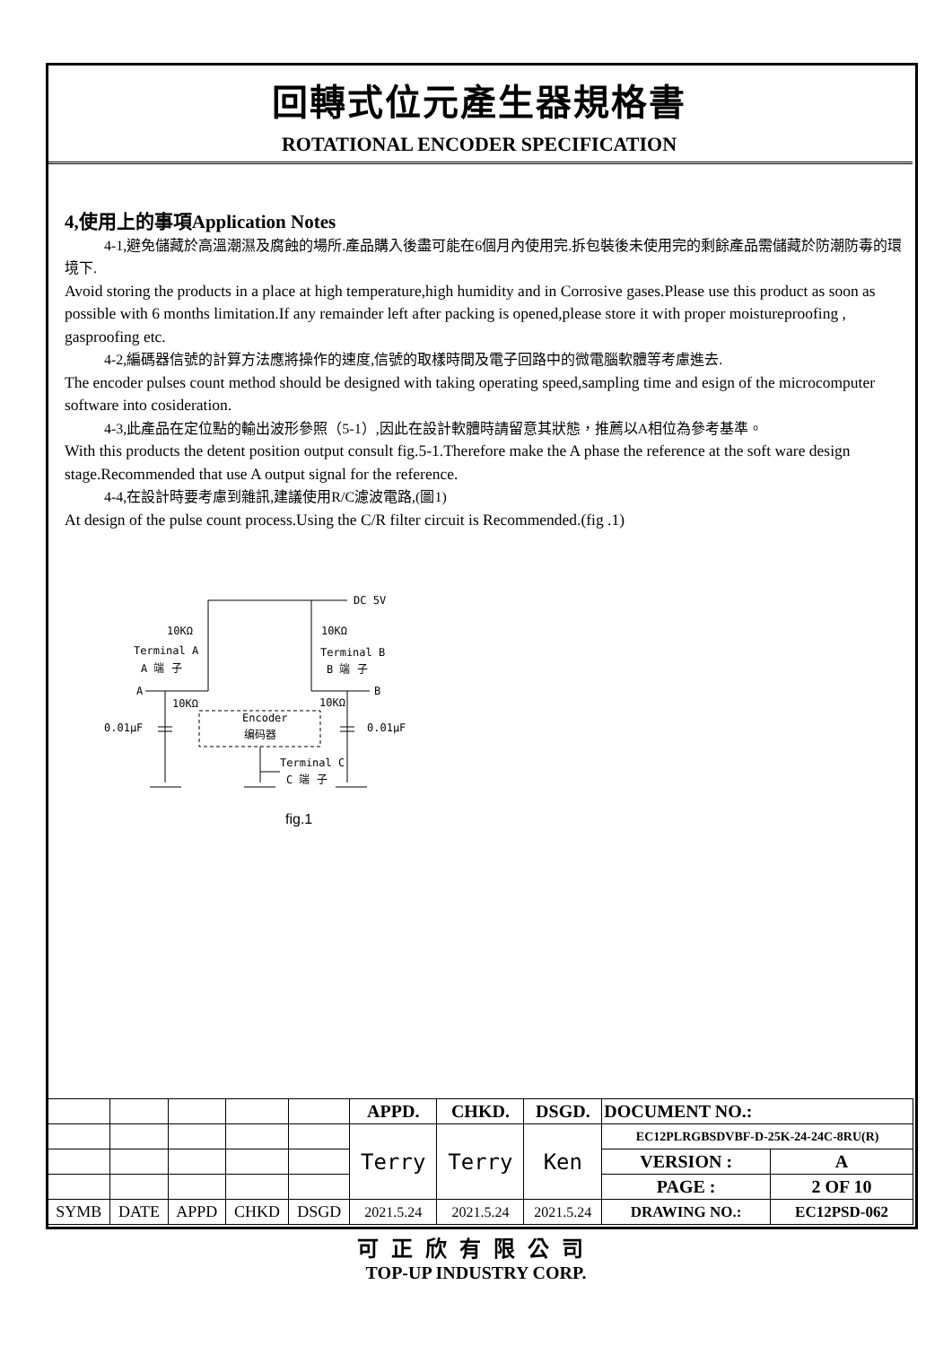回轉式位元產生器規格書
ROTATIONAL ENCODER SPECIFICATION
4,使用上的事項Application Notes
4-1,避免儲藏於高溫潮濕及腐蝕的場所.產品購入後盡可能在6個月內使用完.拆包裝後未使用完的剩餘產品需儲藏於防潮防毒的環境下.
Avoid storing the products in a place at high temperature,high humidity and in Corrosive gases.Please use this product as soon as possible with 6 months limitation.If any remainder left after packing is opened,please store it with proper moistureproofing , gasproofing etc.
4-2,編碼器信號的計算方法應將操作的速度,信號的取樣時間及電子回路中的微電腦軟體等考慮進去.
The encoder pulses count method should be designed with taking operating speed,sampling time and esign of the microcomputer software into cosideration.
4-3,此產品在定位點的輸出波形參照（5-1）,因此在設計軟體時請留意其狀態，推薦以A相位為參考基準。
With this products the detent position output consult fig.5-1.Therefore make the A phase the reference at the soft ware design stage.Recommended that use A output signal for the reference.
4-4,在設計時要考慮到雜訊,建議使用R/C濾波電路,(圖1)
At design of the pulse count process.Using the C/R filter circuit is Recommended.(fig .1)
DC 5V
10KΩ
10KΩ
Terminal A
A 端 子
Terminal B
B 端 子
A
B
10KΩ
10KΩ
0.01μF
0.01μF
Encoder
编码器
Terminal C
C 端 子
fig.1
| | | | | | APPD. | CHKD. | DSGD. | DOCUMENT NO.: | |
| | | | | | Terry | Terry | Ken | EC12PLRGBSDVBF-D-25K-24-24C-8RU(R) | |
| | | | | | | | | VERSION : | A |
| | | | | | | | | PAGE : | 2 OF 10 |
| SYMB | DATE | APPD | CHKD | DSGD | 2021.5.24 | 2021.5.24 | 2021.5.24 | DRAWING NO.: | EC12PSD-062 |
可正欣有限公司
TOP-UP INDUSTRY CORP.